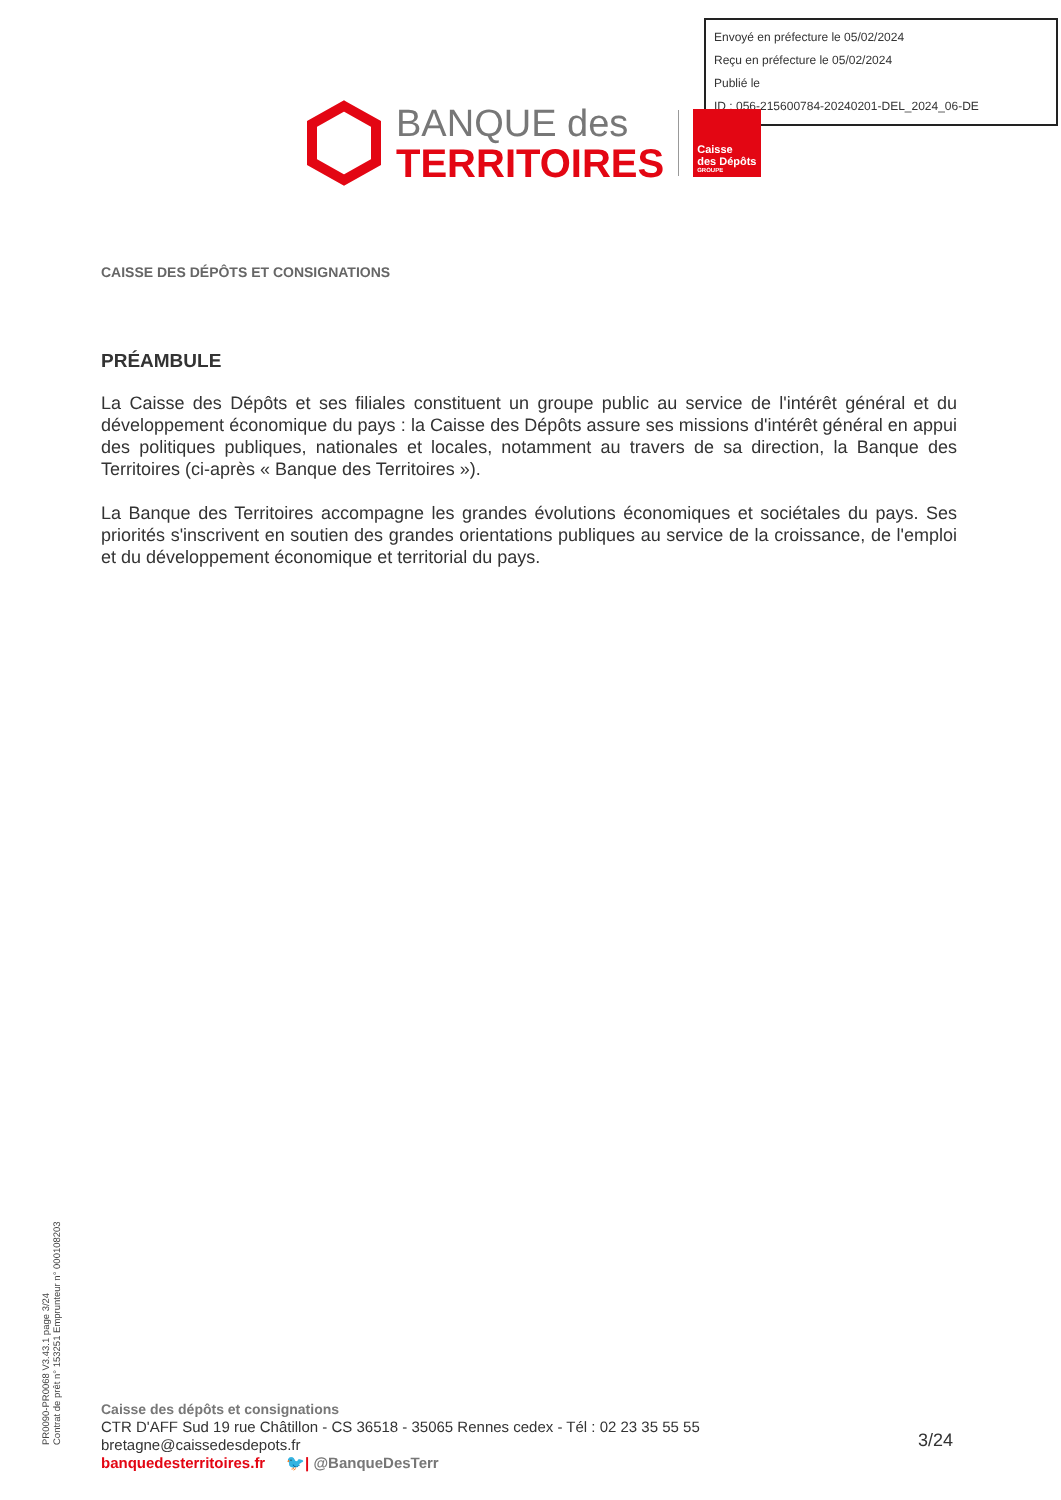Envoyé en préfecture le 05/02/2024
Reçu en préfecture le 05/02/2024
Publié le
ID : 056-215600784-20240201-DEL_2024_06-DE
BANQUE des
TERRITOIRES
Caisse
des Dépôts
GROUPE
CAISSE DES DÉPÔTS ET CONSIGNATIONS
PRÉAMBULE
La Caisse des Dépôts et ses filiales constituent un groupe public au service de l'intérêt général et du développement économique du pays : la Caisse des Dépôts assure ses missions d'intérêt général en appui des politiques publiques, nationales et locales, notamment au travers de sa direction, la Banque des Territoires (ci-après « Banque des Territoires »).
La Banque des Territoires accompagne les grandes évolutions économiques et sociétales du pays. Ses priorités s'inscrivent en soutien des grandes orientations publiques au service de la croissance, de l'emploi et du développement économique et territorial du pays.
PR0090-PR0068 V3.43.1 page 3/24
Contrat de prêt n° 153251 Emprunteur n° 000108203
Caisse des dépôts et consignations
CTR D'AFF Sud 19 rue Châtillon - CS 36518 - 35065 Rennes cedex - Tél : 02 23 35 55 55
bretagne@caissedesdepots.fr
banquedesterritoires.fr 🐦| @BanqueDesTerr
3/24